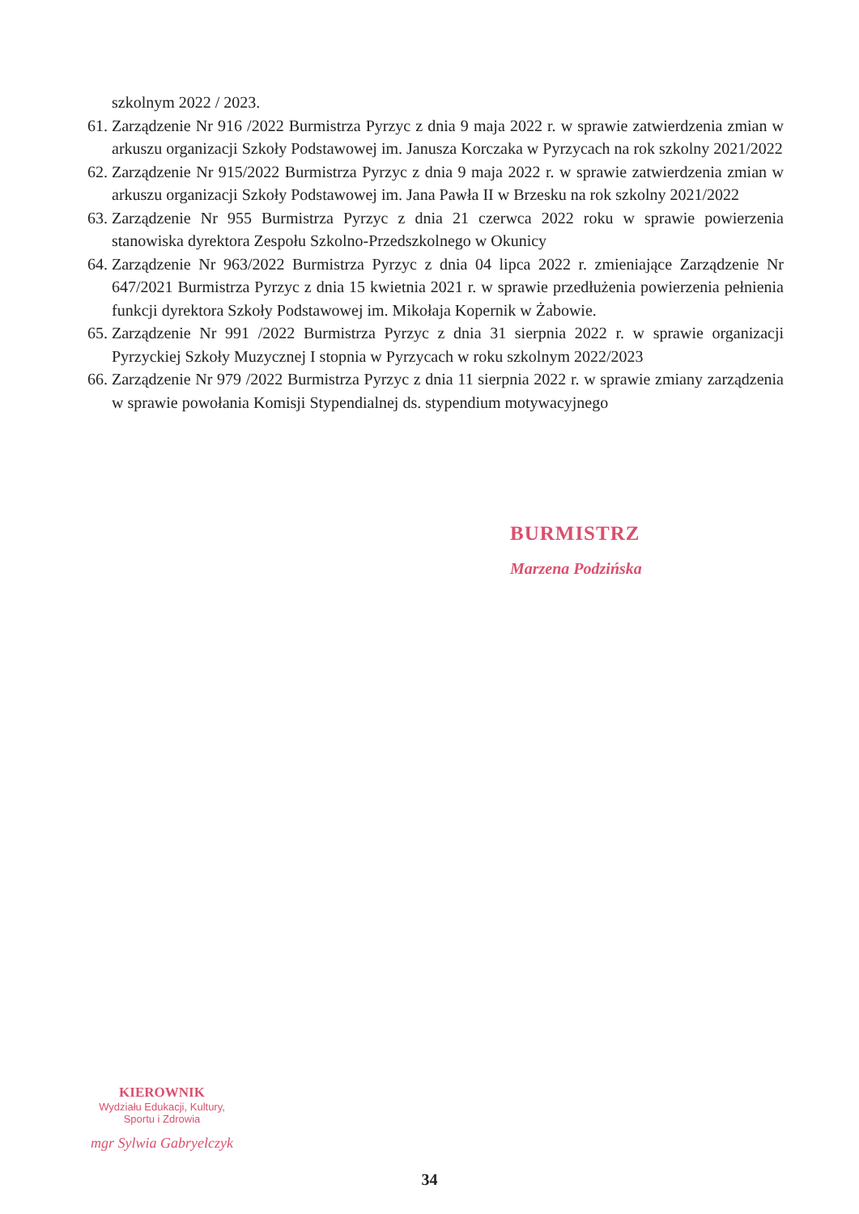szkolnym 2022 / 2023.
61. Zarządzenie Nr 916 /2022 Burmistrza Pyrzyc z dnia 9 maja 2022 r. w sprawie zatwierdzenia zmian w arkuszu organizacji Szkoły Podstawowej im. Janusza Korczaka w Pyrzycach na rok szkolny 2021/2022
62. Zarządzenie Nr 915/2022 Burmistrza Pyrzyc z dnia 9 maja 2022 r. w sprawie zatwierdzenia zmian w arkuszu organizacji Szkoły Podstawowej im. Jana Pawła II w Brzesku na rok szkolny 2021/2022
63. Zarządzenie Nr 955 Burmistrza Pyrzyc z dnia 21 czerwca 2022 roku w sprawie powierzenia stanowiska dyrektora Zespołu Szkolno-Przedszkolnego w Okunicy
64. Zarządzenie Nr 963/2022 Burmistrza Pyrzyc z dnia 04 lipca 2022 r. zmieniające Zarządzenie Nr 647/2021 Burmistrza Pyrzyc z dnia 15 kwietnia 2021 r. w sprawie przedłużenia powierzenia pełnienia funkcji dyrektora Szkoły Podstawowej im. Mikołaja Kopernik w Żabowie.
65. Zarządzenie Nr 991 /2022 Burmistrza Pyrzyc z dnia 31 sierpnia 2022 r. w sprawie organizacji Pyrzyckiej Szkoły Muzycznej I stopnia w Pyrzycach w roku szkolnym 2022/2023
66. Zarządzenie Nr 979 /2022 Burmistrza Pyrzyc z dnia 11 sierpnia 2022 r. w sprawie zmiany zarządzenia w sprawie powołania Komisji Stypendialnej ds. stypendium motywacyjnego
BURMISTRZ
Marzena Podzińska
KIEROWNIK
Wydziału Edukacji, Kultury,
Sportu i Zdrowia
mgr Sylwia Gabryelczyk
34